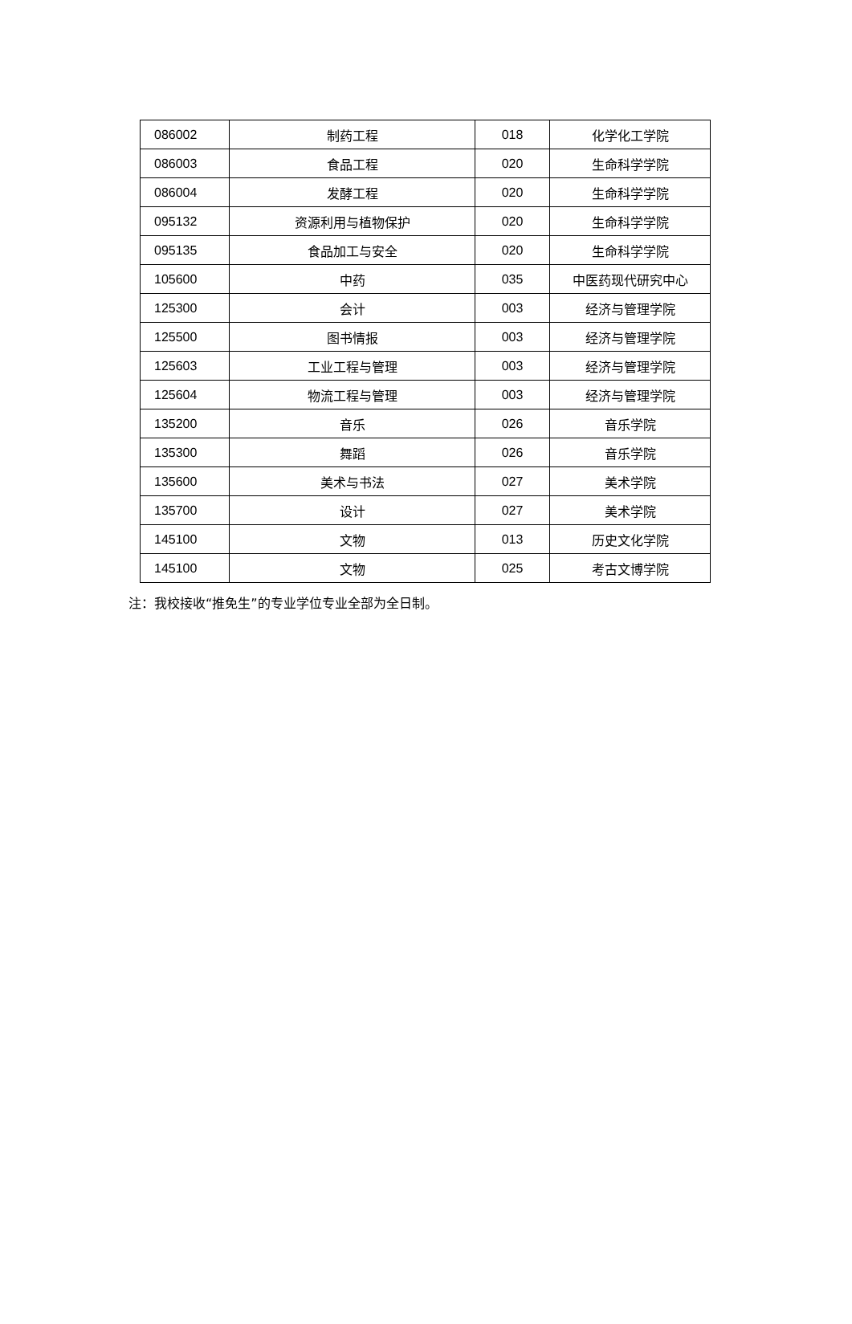| 086002 | 制药工程 | 018 | 化学化工学院 |
| 086003 | 食品工程 | 020 | 生命科学学院 |
| 086004 | 发酵工程 | 020 | 生命科学学院 |
| 095132 | 资源利用与植物保护 | 020 | 生命科学学院 |
| 095135 | 食品加工与安全 | 020 | 生命科学学院 |
| 105600 | 中药 | 035 | 中医药现代研究中心 |
| 125300 | 会计 | 003 | 经济与管理学院 |
| 125500 | 图书情报 | 003 | 经济与管理学院 |
| 125603 | 工业工程与管理 | 003 | 经济与管理学院 |
| 125604 | 物流工程与管理 | 003 | 经济与管理学院 |
| 135200 | 音乐 | 026 | 音乐学院 |
| 135300 | 舞蹈 | 026 | 音乐学院 |
| 135600 | 美术与书法 | 027 | 美术学院 |
| 135700 | 设计 | 027 | 美术学院 |
| 145100 | 文物 | 013 | 历史文化学院 |
| 145100 | 文物 | 025 | 考古文博学院 |
注：我校接收“推免生”的专业学位专业全部为全日制。